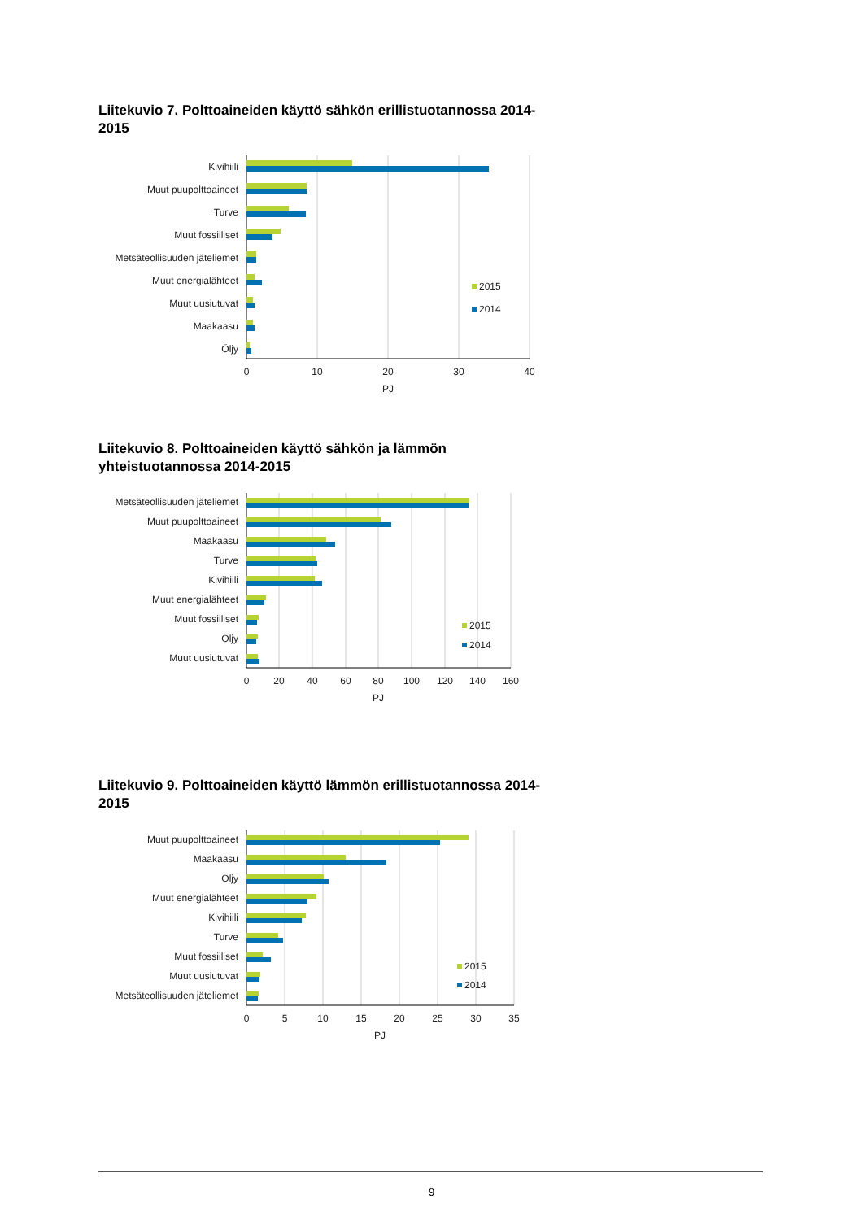Liitekuvio 7. Polttoaineiden käyttö sähkön erillistuotannossa 2014-2015
Kivihiili
Muut puupolttoaineet
Turve
Muut fossiiliset
Metsäteollisuuden jäteliemet
Muut energialähteet
Muut uusiutuvat
Maakaasu
Öljy
2015
2014
0
10
20
30
40
PJ
Liitekuvio 8. Polttoaineiden käyttö sähkön ja lämmön yhteistuotannossa 2014-2015
Metsäteollisuuden jäteliemet
Muut puupolttoaineet
Maakaasu
Turve
Kivihiili
Muut energialähteet
Muut fossiiliset
Öljy
Muut uusiutuvat
2015
2014
0
20
40
60
80
100
120
140
160
PJ
Liitekuvio 9. Polttoaineiden käyttö lämmön erillistuotannossa 2014-2015
Muut puupolttoaineet
Maakaasu
Öljy
Muut energialähteet
Kivihiili
Turve
Muut fossiiliset
Muut uusiutuvat
Metsäteollisuuden jäteliemet
2015
2014
0
5
10
15
20
25
30
35
PJ
9